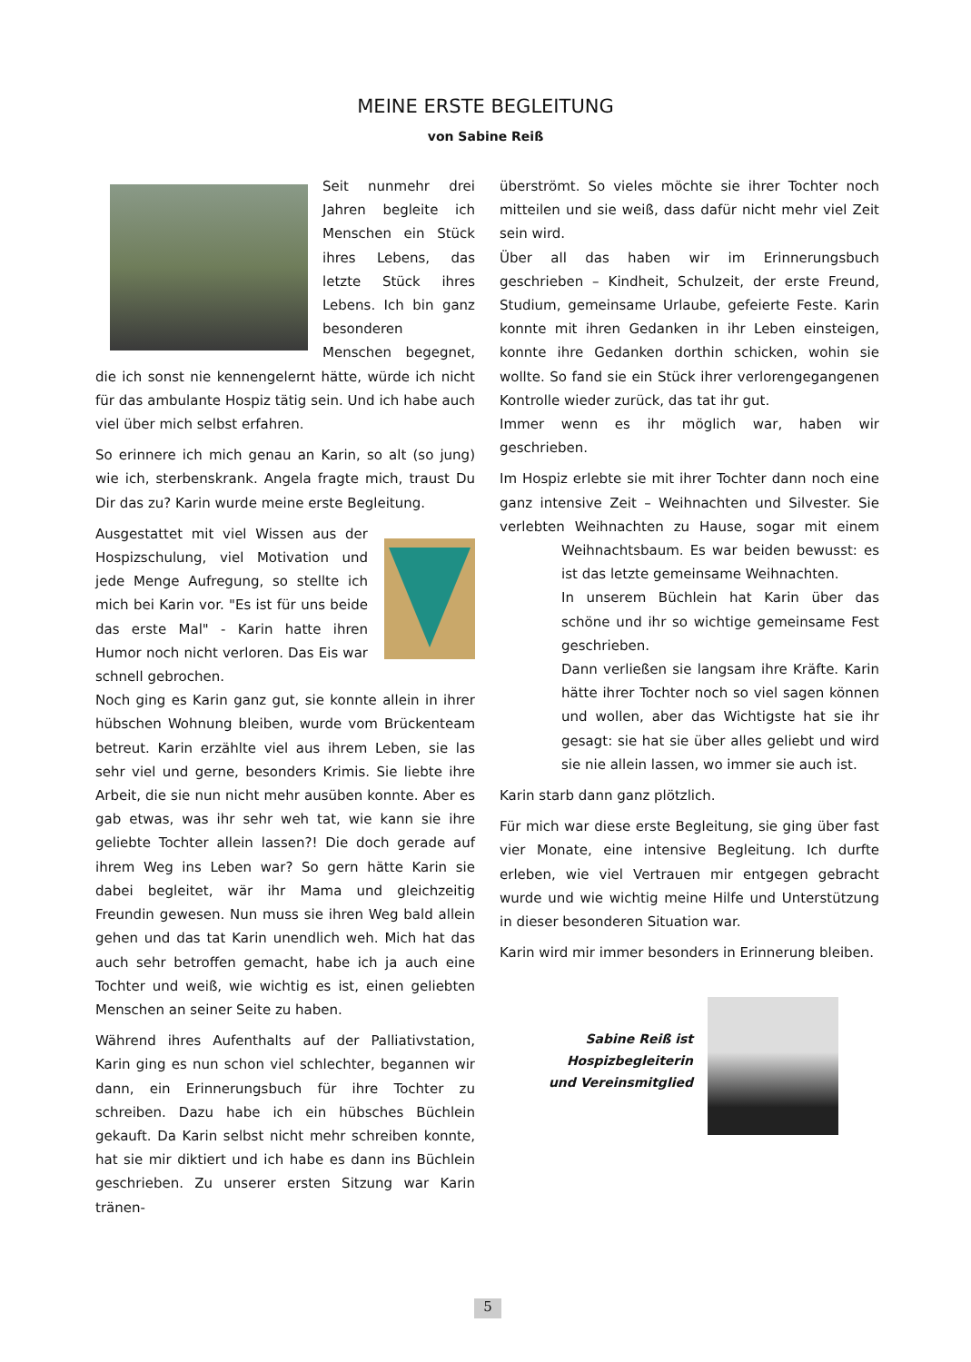MEINE ERSTE BEGLEITUNG
von Sabine Reiß
Seit nunmehr drei Jahren begleite ich Menschen ein Stück ihres Lebens, das letzte Stück ihres Lebens. Ich bin ganz besonderen Menschen begegnet, die ich sonst nie kennengelernt hätte, würde ich nicht für das ambulante Hospiz tätig sein. Und ich habe auch viel über mich selbst erfahren.
So erinnere ich mich genau an Karin, so alt (so jung) wie ich, sterbenskrank. Angela fragte mich, traust Du Dir das zu? Karin wurde meine erste Begleitung.
Ausgestattet mit viel Wissen aus der Hospizschulung, viel Motivation und jede Menge Aufregung, so stellte ich mich bei Karin vor. "Es ist für uns beide das erste Mal" - Karin hatte ihren Humor noch nicht verloren. Das Eis war schnell gebrochen.
Noch ging es Karin ganz gut, sie konnte allein in ihrer hübschen Wohnung bleiben, wurde vom Brückenteam betreut. Karin erzählte viel aus ihrem Leben, sie las sehr viel und gerne, besonders Krimis. Sie liebte ihre Arbeit, die sie nun nicht mehr ausüben konnte. Aber es gab etwas, was ihr sehr weh tat, wie kann sie ihre geliebte Tochter allein lassen?! Die doch gerade auf ihrem Weg ins Leben war? So gern hätte Karin sie dabei begleitet, wär ihr Mama und gleichzeitig Freundin gewesen. Nun muss sie ihren Weg bald allein gehen und das tat Karin unendlich weh. Mich hat das auch sehr betroffen gemacht, habe ich ja auch eine Tochter und weiß, wie wichtig es ist, einen geliebten Menschen an seiner Seite zu haben.
Während ihres Aufenthalts auf der Palliativstation, Karin ging es nun schon viel schlechter, begannen wir dann, ein Erinnerungsbuch für ihre Tochter zu schreiben. Dazu habe ich ein hübsches Büchlein gekauft. Da Karin selbst nicht mehr schreiben konnte, hat sie mir diktiert und ich habe es dann ins Büchlein geschrieben. Zu unserer ersten Sitzung war Karin tränen-
überströmt. So vieles möchte sie ihrer Tochter noch mitteilen und sie weiß, dass dafür nicht mehr viel Zeit sein wird.
Über all das haben wir im Erinnerungsbuch geschrieben – Kindheit, Schulzeit, der erste Freund, Studium, gemeinsame Urlaube, gefeierte Feste. Karin konnte mit ihren Gedanken in ihr Leben einsteigen, konnte ihre Gedanken dorthin schicken, wohin sie wollte. So fand sie ein Stück ihrer verlorengegangenen Kontrolle wieder zurück, das tat ihr gut.
Immer wenn es ihr möglich war, haben wir geschrieben.
Im Hospiz erlebte sie mit ihrer Tochter dann noch eine ganz intensive Zeit – Weihnachten und Silvester. Sie verlebten Weihnachten zu Hause, sogar mit einem Weihnachtsbaum. Es war beiden bewusst: es ist das letzte gemeinsame Weihnachten.
In unserem Büchlein hat Karin über das schöne und ihr so wichtige gemeinsame Fest geschrieben.
Dann verließen sie langsam ihre Kräfte. Karin hätte ihrer Tochter noch so viel sagen können und wollen, aber das Wichtigste hat sie ihr gesagt: sie hat sie über alles geliebt und wird sie nie allein lassen, wo immer sie auch ist.
Karin starb dann ganz plötzlich.
Für mich war diese erste Begleitung, sie ging über fast vier Monate, eine intensive Begleitung. Ich durfte erleben, wie viel Vertrauen mir entgegen gebracht wurde und wie wichtig meine Hilfe und Unterstützung in dieser besonderen Situation war.
Karin wird mir immer besonders in Erinnerung bleiben.
Sabine Reiß ist
Hospizbegleiterin
und Vereinsmitglied
5